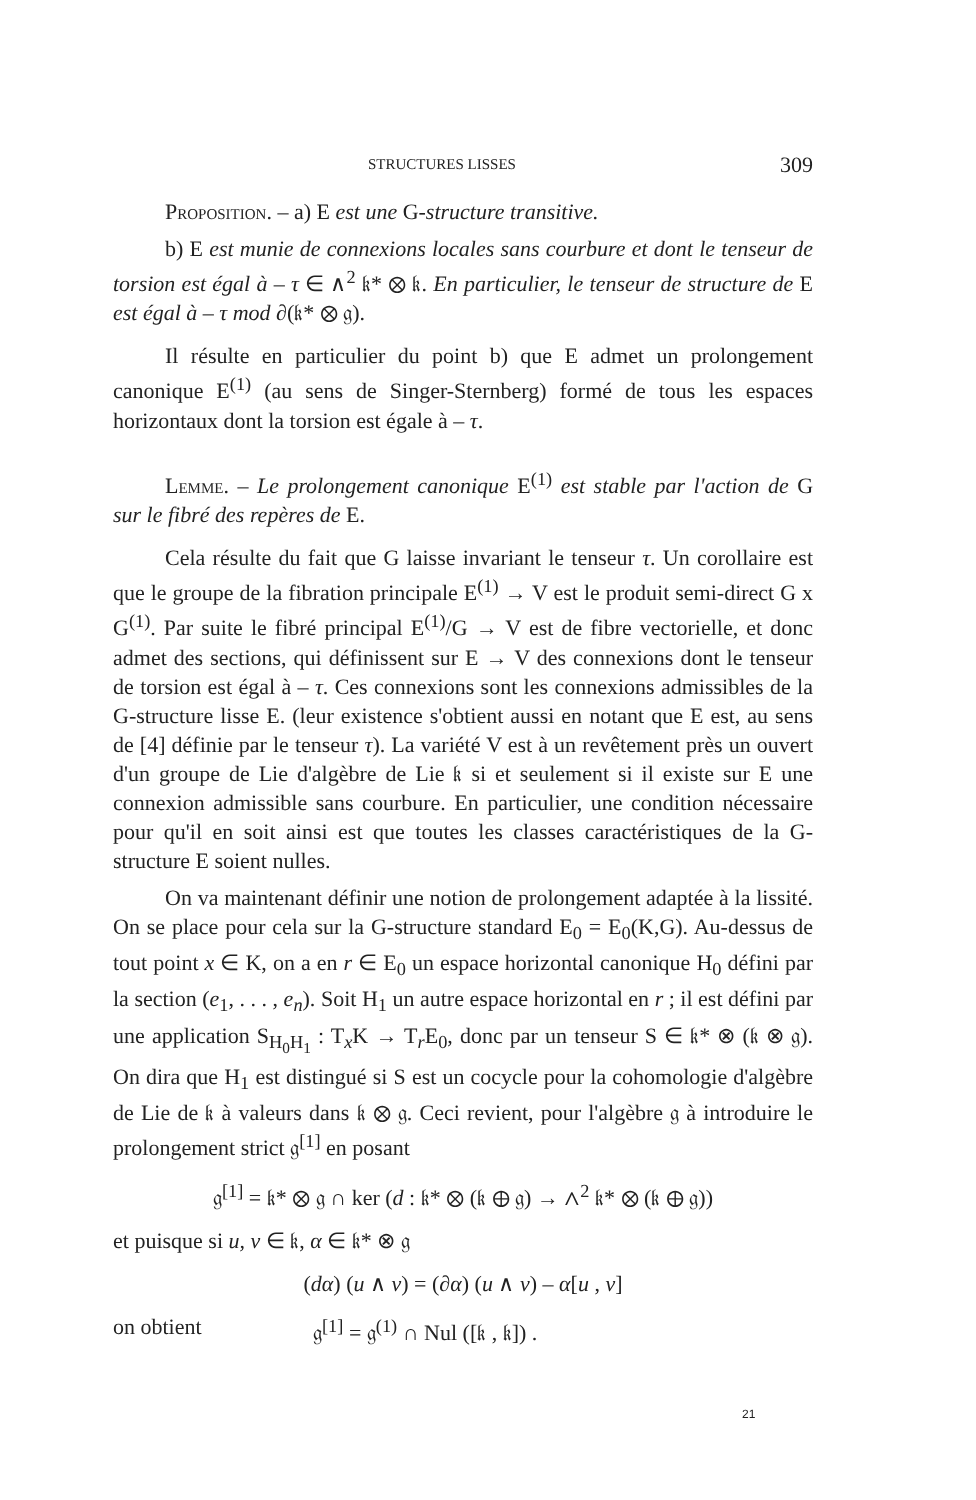STRUCTURES LISSES 309
Proposition. – a) E est une G-structure transitive.
b) E est munie de connexions locales sans courbure et dont le tenseur de torsion est égal à – τ ∈ ∧<sup>2</sup> 𝔨* ⊗ 𝔨. En particulier, le tenseur de structure de E est égal à – τ mod ∂(𝔨* ⊗ 𝔤).
Il résulte en particulier du point b) que E admet un prolongement canonique E<sup>(1)</sup> (au sens de Singer-Sternberg) formé de tous les espaces horizontaux dont la torsion est égale à – τ.
Lemme. – Le prolongement canonique E<sup>(1)</sup> est stable par l'action de G sur le fibré des repères de E.
Cela résulte du fait que G laisse invariant le tenseur τ. Un corollaire est que le groupe de la fibration principale E<sup>(1)</sup> → V est le produit semi-direct G x G<sup>(1)</sup>. Par suite le fibré principal E<sup>(1)</sup>/G → V est de fibre vectorielle, et donc admet des sections, qui définissent sur E → V des connexions dont le tenseur de torsion est égal à – τ. Ces connexions sont les connexions admissibles de la G-structure lisse E. (leur existence s'obtient aussi en notant que E est, au sens de [4] définie par le tenseur τ). La variété V est à un revêtement près un ouvert d'un groupe de Lie d'algèbre de Lie 𝔨 si et seulement si il existe sur E une connexion admissible sans courbure. En particulier, une condition nécessaire pour qu'il en soit ainsi est que toutes les classes caractéristiques de la G-structure E soient nulles.
On va maintenant définir une notion de prolongement adaptée à la lissité. On se place pour cela sur la G-structure standard E<sub>0</sub> = E<sub>0</sub>(K,G). Au-dessus de tout point x ∈ K, on a en r ∈ E<sub>0</sub> un espace horizontal canonique H<sub>0</sub> défini par la section (e<sub>1</sub>, . . . , e<sub>n</sub>). Soit H<sub>1</sub> un autre espace horizontal en r ; il est défini par une application S<sub>H<sub>0</sub>H<sub>1</sub></sub> : T<sub>x</sub>K → T<sub>r</sub>E<sub>0</sub>, donc par un tenseur S ∈ 𝔨* ⊗ (𝔨 ⊗ 𝔤). On dira que H<sub>1</sub> est distingué si S est un cocycle pour la cohomologie d'algèbre de Lie de 𝔨 à valeurs dans 𝔨 ⊗ 𝔤. Ceci revient, pour l'algèbre 𝔤 à introduire le prolongement strict 𝔤<sup>[1]</sup> en posant
𝔤<sup>[1]</sup> = 𝔨* ⊗ 𝔤 ∩ ker (d : 𝔨* ⊗ (𝔨 ⊕ 𝔤) → ∧<sup>2</sup> 𝔨* ⊗ (𝔨 ⊕ 𝔤))
et puisque si u, v ∈ 𝔨, α ∈ 𝔨* ⊗ 𝔤
(dα) (u ∧ v) = (∂α) (u ∧ v) – α[u , v]
on obtient 𝔤<sup>[1]</sup> = 𝔤<sup>(1)</sup> ∩ Nul ([𝔨 , 𝔨]) .
21